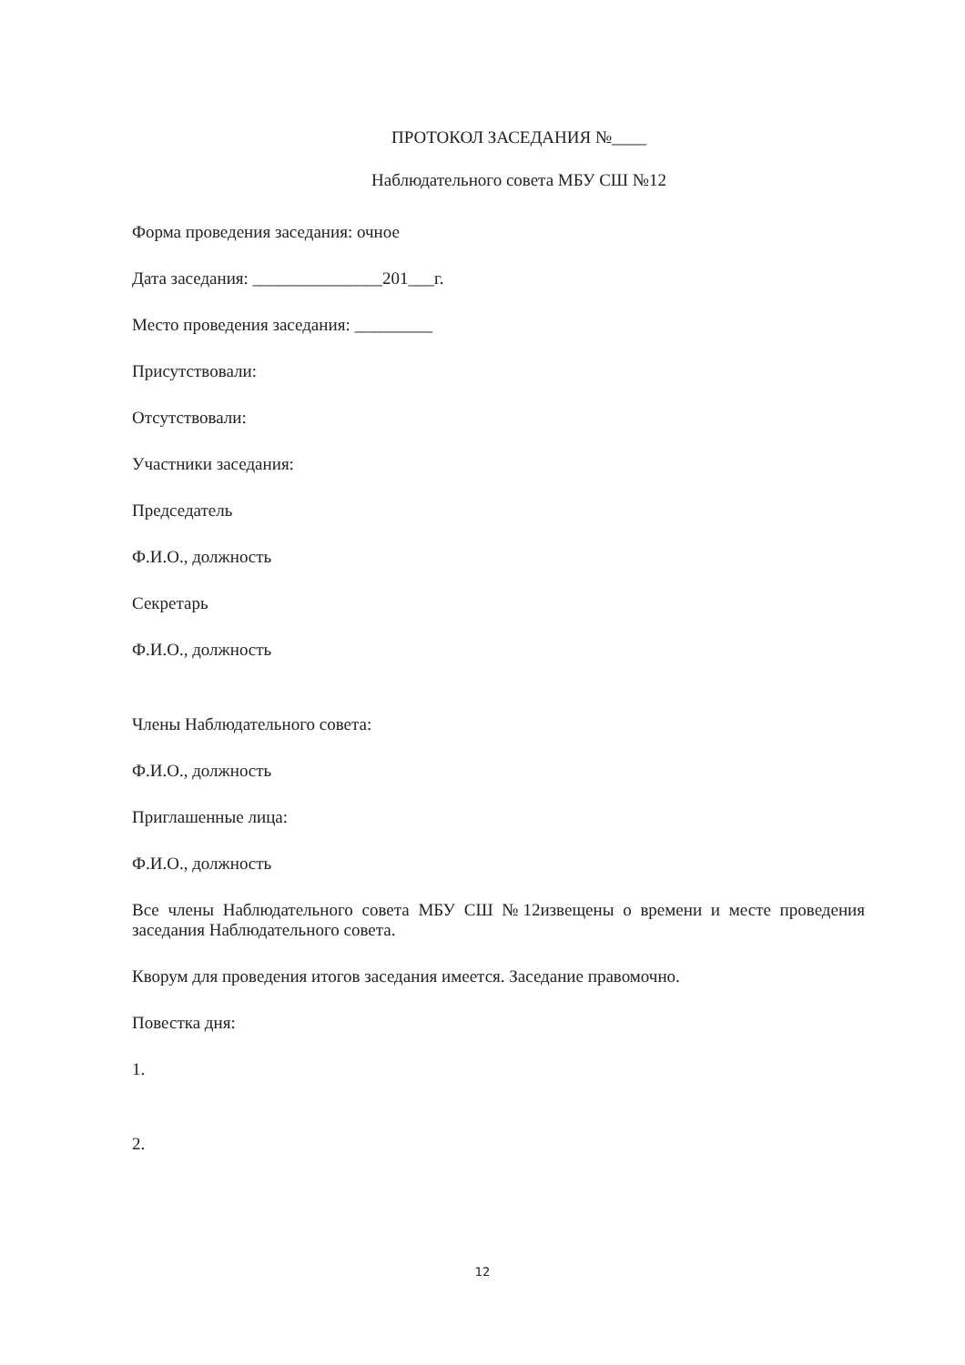ПРОТОКОЛ ЗАСЕДАНИЯ №____
Наблюдательного совета МБУ СШ №12
Форма проведения заседания: очное
Дата заседания: _______________201___г.
Место проведения заседания: _________
Присутствовали:
Отсутствовали:
Участники заседания:
Председатель
Ф.И.О., должность
Секретарь
Ф.И.О., должность
Члены Наблюдательного совета:
Ф.И.О., должность
Приглашенные лица:
Ф.И.О., должность
Все члены Наблюдательного совета МБУ СШ №12извещены о времени и месте проведения заседания Наблюдательного совета.
Кворум для проведения итогов заседания имеется. Заседание правомочно.
Повестка дня:
1.
2.
12